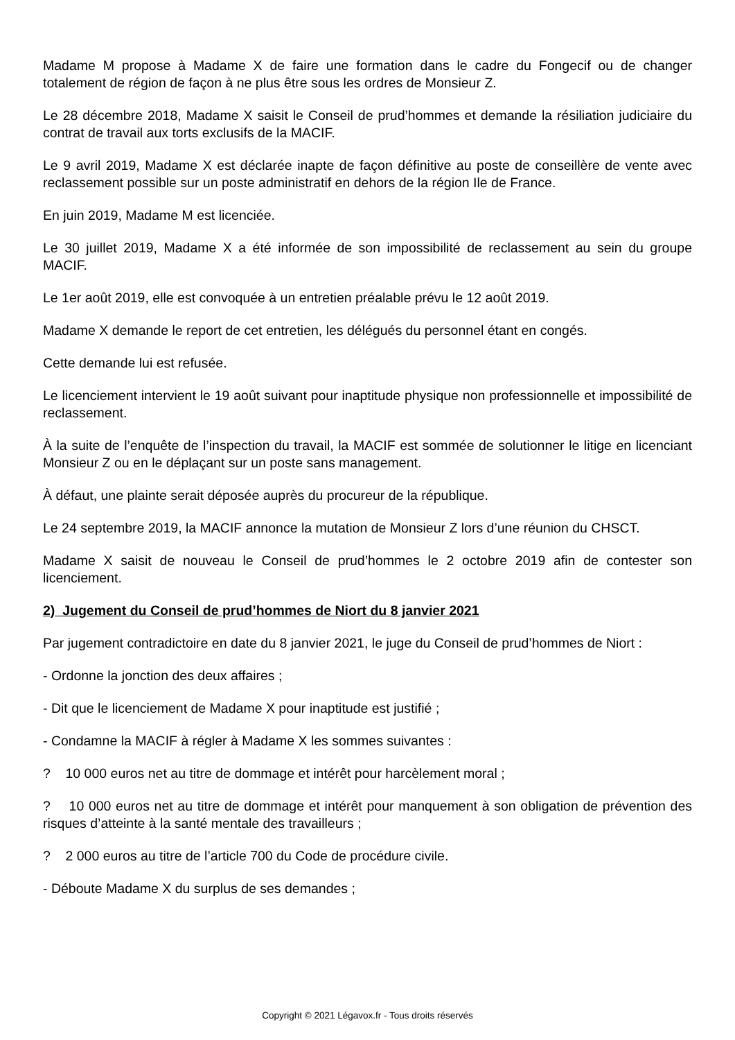Madame M propose à Madame X de faire une formation dans le cadre du Fongecif ou de changer totalement de région de façon à ne plus être sous les ordres de Monsieur Z.
Le 28 décembre 2018, Madame X saisit le Conseil de prud’hommes et demande la résiliation judiciaire du contrat de travail aux torts exclusifs de la MACIF.
Le 9 avril 2019, Madame X est déclarée inapte de façon définitive au poste de conseillère de vente avec reclassement possible sur un poste administratif en dehors de la région Ile de France.
En juin 2019, Madame M est licenciée.
Le 30 juillet 2019, Madame X a été informée de son impossibilité de reclassement au sein du groupe MACIF.
Le 1er août 2019, elle est convoquée à un entretien préalable prévu le 12 août 2019.
Madame X demande le report de cet entretien, les délégués du personnel étant en congés.
Cette demande lui est refusée.
Le licenciement intervient le 19 août suivant pour inaptitude physique non professionnelle et impossibilité de reclassement.
À la suite de l’enquête de l’inspection du travail, la MACIF est sommée de solutionner le litige en licenciant Monsieur Z ou en le déplaçant sur un poste sans management.
À défaut, une plainte serait déposée auprès du procureur de la république.
Le 24 septembre 2019, la MACIF annonce la mutation de Monsieur Z lors d’une réunion du CHSCT.
Madame X saisit de nouveau le Conseil de prud’hommes le 2 octobre 2019 afin de contester son licenciement.
2) Jugement du Conseil de prud’hommes de Niort du 8 janvier 2021
Par jugement contradictoire en date du 8 janvier 2021, le juge du Conseil de prud’hommes de Niort :
- Ordonne la jonction des deux affaires ;
- Dit que le licenciement de Madame X pour inaptitude est justifié ;
- Condamne la MACIF à régler à Madame X les sommes suivantes :
? 10 000 euros net au titre de dommage et intérêt pour harcèlement moral ;
? 10 000 euros net au titre de dommage et intérêt pour manquement à son obligation de prévention des risques d’atteinte à la santé mentale des travailleurs ;
? 2 000 euros au titre de l’article 700 du Code de procédure civile.
- Déboute Madame X du surplus de ses demandes ;
Copyright © 2021 Légavox.fr - Tous droits réservés